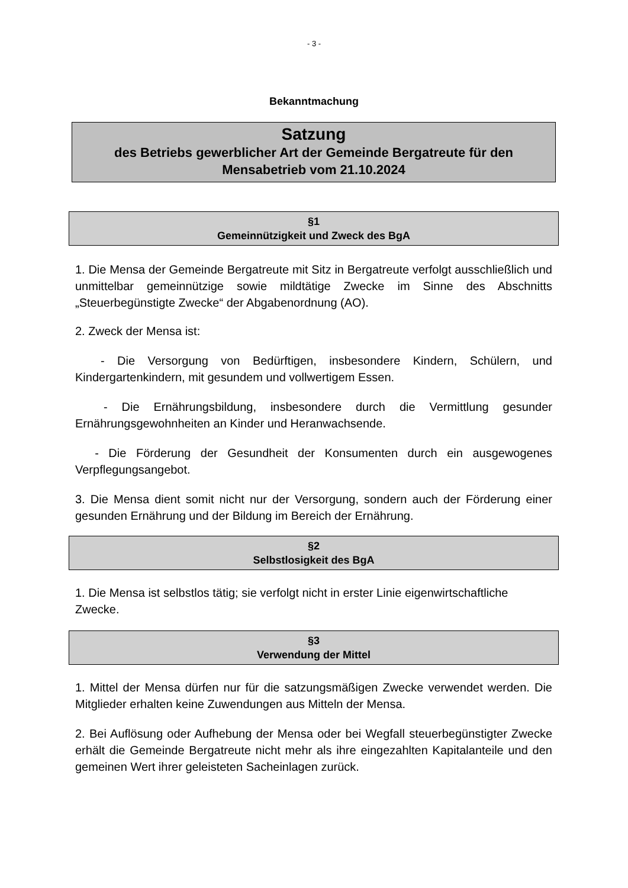- 3 -
Bekanntmachung
Satzung
des Betriebs gewerblicher Art der Gemeinde Bergatreute für den Mensabetrieb vom 21.10.2024
§1
Gemeinnützigkeit und Zweck des BgA
1. Die Mensa der Gemeinde Bergatreute mit Sitz in Bergatreute verfolgt ausschließlich und unmittelbar gemeinnützige sowie mildtätige Zwecke im Sinne des Abschnitts „Steuerbegünstigte Zwecke“ der Abgabenordnung (AO).
2. Zweck der Mensa ist:
- Die Versorgung von Bedürftigen, insbesondere Kindern, Schülern, und Kindergartenkindern, mit gesundem und vollwertigem Essen.
- Die Ernährungsbildung, insbesondere durch die Vermittlung gesunder Ernährungsgewohnheiten an Kinder und Heranwachsende.
- Die Förderung der Gesundheit der Konsumenten durch ein ausgewogenes Verpflegungsangebot.
3. Die Mensa dient somit nicht nur der Versorgung, sondern auch der Förderung einer gesunden Ernährung und der Bildung im Bereich der Ernährung.
§2
Selbstlosigkeit des BgA
1. Die Mensa ist selbstlos tätig; sie verfolgt nicht in erster Linie eigenwirtschaftliche Zwecke.
§3
Verwendung der Mittel
1. Mittel der Mensa dürfen nur für die satzungsmäßigen Zwecke verwendet werden. Die Mitglieder erhalten keine Zuwendungen aus Mitteln der Mensa.
2. Bei Auflösung oder Aufhebung der Mensa oder bei Wegfall steuerbegünstigter Zwecke erhält die Gemeinde Bergatreute nicht mehr als ihre eingezahlten Kapitalanteile und den gemeinen Wert ihrer geleisteten Sacheinlagen zurück.